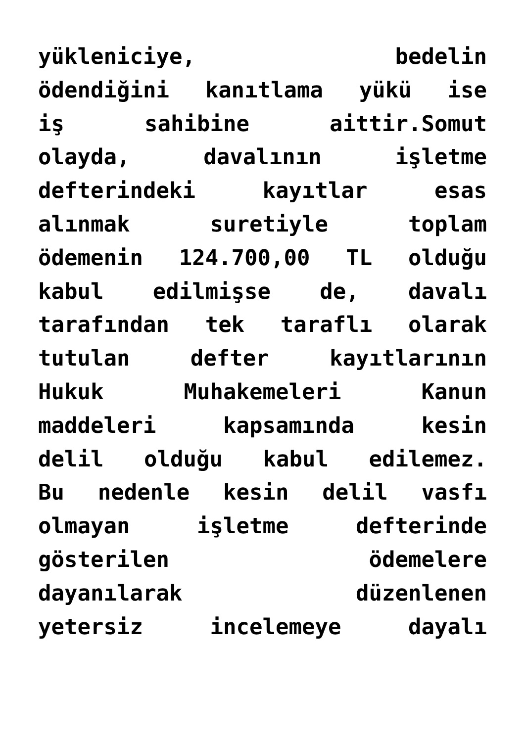yükleniciye, bedelin
ödendiğini kanıtlama yükü ise
iş sahibine aittir.Somut
olayda, davalının işletme
defterindeki kayıtlar esas
alınmak suretiyle toplam
ödemenin 124.700,00 TL olduğu
kabul edilmişse de, davalı
tarafından tek taraflı olarak
tutulan defter kayıtlarının
Hukuk Muhakemeleri Kanun
maddeleri kapsamında kesin
delil olduğu kabul edilemez.
Bu nedenle kesin delil vasfı
olmayan işletme defterinde
gösterilen ödemelere
dayanılarak düzenlenen
yetersiz incelemeye dayalı